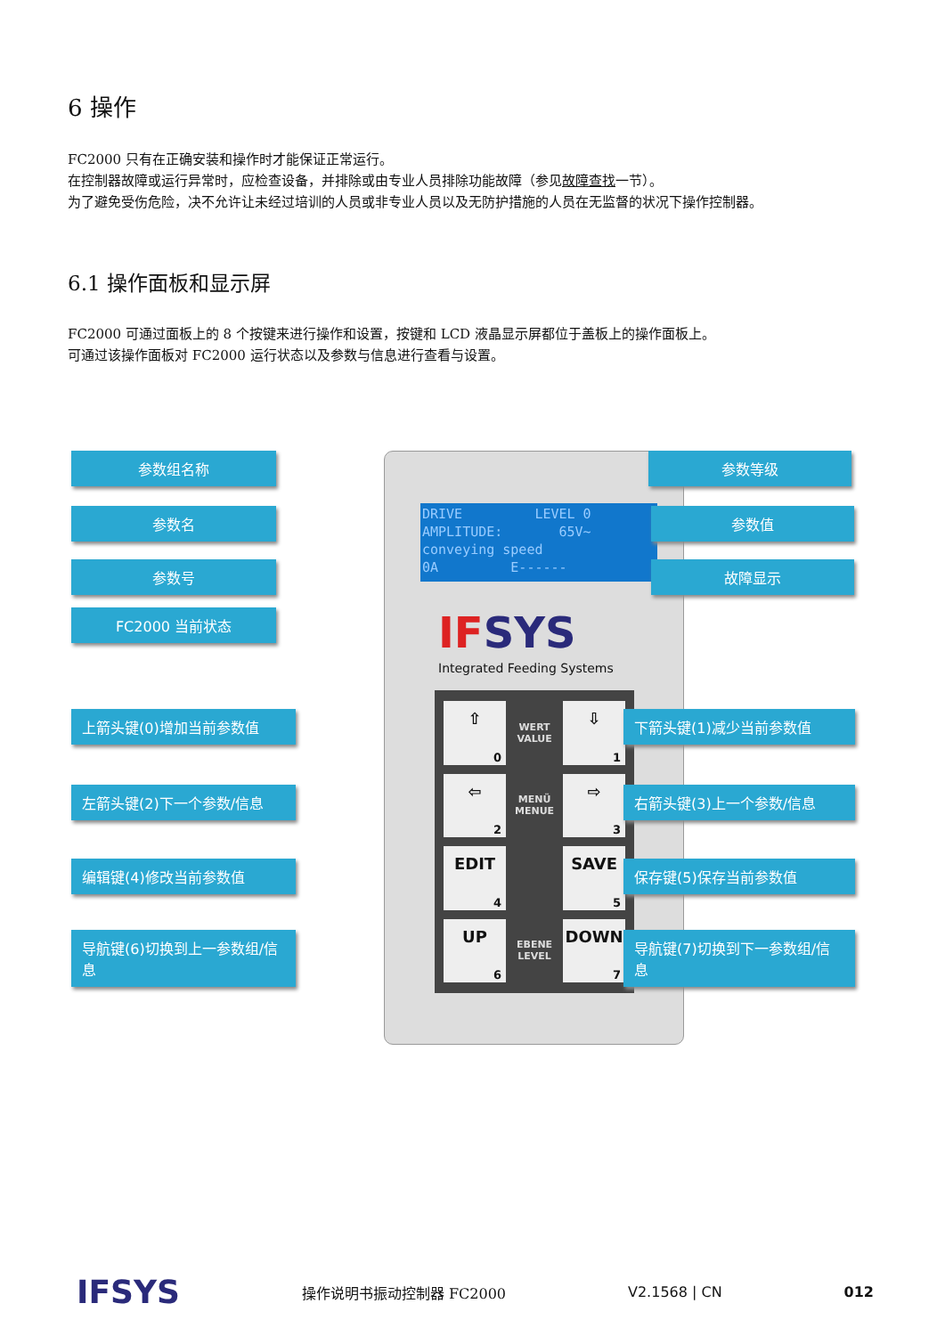6 操作
FC2000 只有在正确安装和操作时才能保证正常运行。
在控制器故障或运行异常时，应检查设备，并排除或由专业人员排除功能故障（参见故障查找一节）。
为了避免受伤危险，决不允许让未经过培训的人员或非专业人员以及无防护措施的人员在无监督的状况下操作控制器。
6.1 操作面板和显示屏
FC2000 可通过面板上的 8 个按键来进行操作和设置，按键和 LCD 液晶显示屏都位于盖板上的操作面板上。
可通过该操作面板对 FC2000 运行状态以及参数与信息进行查看与设置。
DRIVE LEVEL 0
AMPLITUDE: 65V~
conveying speed
0A E------
IFSYS
Integrated Feeding Systems
⇧
0
WERT VALUE
⇩
1
⇦
2
MENÜ MENUE
⇨
3
EDIT
4
SAVE
5
UP
6
EBENE LEVEL
DOWN
7
参数组名称
参数名
参数号
FC2000 当前状态
参数等级
参数值
故障显示
上箭头键(0)增加当前参数值 下箭头键(1)减少当前参数值
左箭头键(2)下一个参数/信息 右箭头键(3)上一个参数/信息
编辑键(4)修改当前参数值 保存键(5)保存当前参数值
导航键(6)切换到上一参数组/信息 导航键(7)切换到下一参数组/信息
IFSYS
操作说明书振动控制器 FC2000 V2.1568 | CN 012